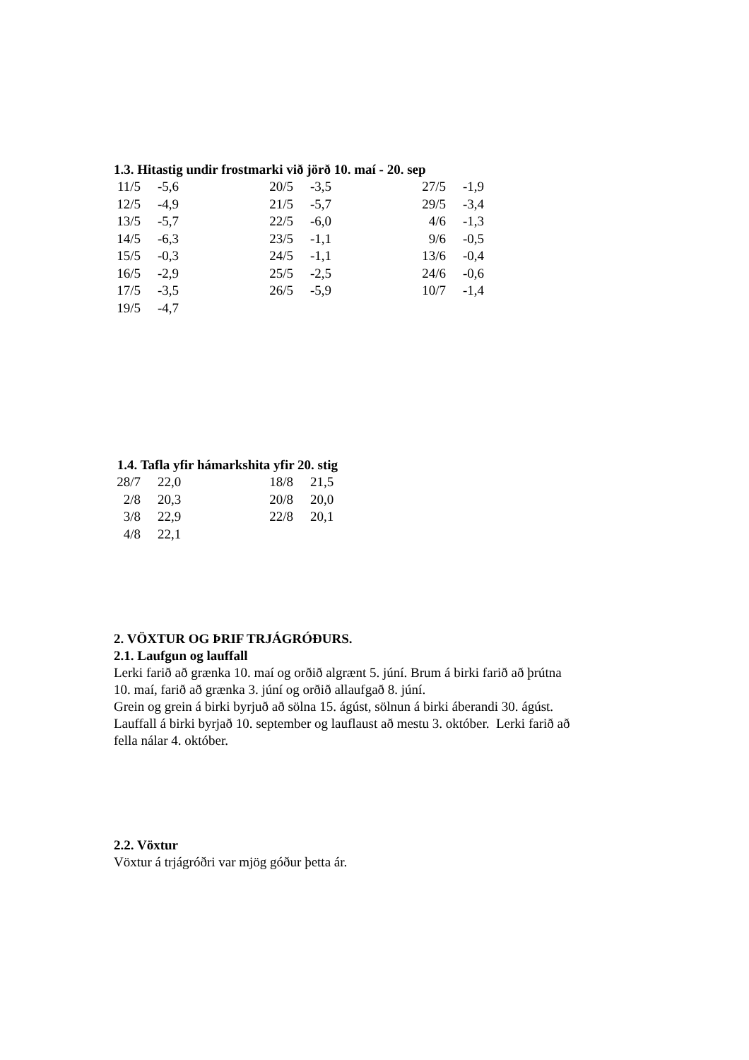1.3. Hitastig undir frostmarki við jörð 10. maí - 20. sep
| 11/5 | -5,6 | 20/5 | -3,5 | 27/5 | -1,9 |
| 12/5 | -4,9 | 21/5 | -5,7 | 29/5 | -3,4 |
| 13/5 | -5,7 | 22/5 | -6,0 | 4/6 | -1,3 |
| 14/5 | -6,3 | 23/5 | -1,1 | 9/6 | -0,5 |
| 15/5 | -0,3 | 24/5 | -1,1 | 13/6 | -0,4 |
| 16/5 | -2,9 | 25/5 | -2,5 | 24/6 | -0,6 |
| 17/5 | -3,5 | 26/5 | -5,9 | 10/7 | -1,4 |
| 19/5 | -4,7 | | | | |
1.4. Tafla yfir hámarkshita yfir 20. stig
| 28/7 | 22,0 | 18/8 | 21,5 |
| 2/8 | 20,3 | 20/8 | 20,0 |
| 3/8 | 22,9 | 22/8 | 20,1 |
| 4/8 | 22,1 | | |
2. VÖXTUR OG ÞRIF TRJÁGRÓÐURS.
2.1. Laufgun og lauffall
Lerki farið að grænka 10. maí og orðið algrænt 5. júní. Brum á birki farið að þrútna
10. maí, farið að grænka 3. júní og orðið allaufgað 8. júní.
Grein og grein á birki byrjuð að sölna 15. ágúst, sölnun á birki áberandi 30. ágúst.
Lauffall á birki byrjað 10. september og lauflaust að mestu 3. október. Lerki farið að
fella nálar 4. október.
2.2. Vöxtur
Vöxtur á trjágróðri var mjög góður þetta ár.